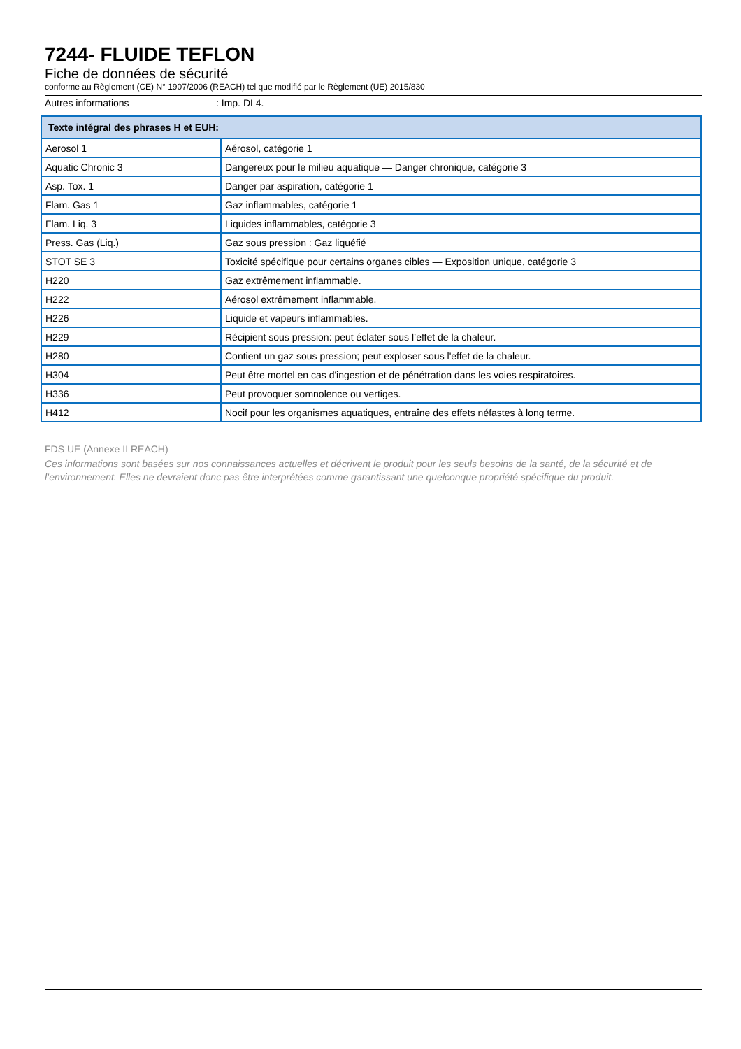7244- FLUIDE TEFLON
Fiche de données de sécurité
conforme au Règlement (CE) N° 1907/2006 (REACH) tel que modifié par le Règlement (UE) 2015/830
Autres informations : Imp. DL4.
| Texte intégral des phrases H et EUH: | |
| --- | --- |
| Aerosol 1 | Aérosol, catégorie 1 |
| Aquatic Chronic 3 | Dangereux pour le milieu aquatique — Danger chronique, catégorie 3 |
| Asp. Tox. 1 | Danger par aspiration, catégorie 1 |
| Flam. Gas 1 | Gaz inflammables, catégorie 1 |
| Flam. Liq. 3 | Liquides inflammables, catégorie 3 |
| Press. Gas (Liq.) | Gaz sous pression : Gaz liquéfié |
| STOT SE 3 | Toxicité spécifique pour certains organes cibles — Exposition unique, catégorie 3 |
| H220 | Gaz extrêmement inflammable. |
| H222 | Aérosol extrêmement inflammable. |
| H226 | Liquide et vapeurs inflammables. |
| H229 | Récipient sous pression: peut éclater sous l’effet de la chaleur. |
| H280 | Contient un gaz sous pression; peut exploser sous l'effet de la chaleur. |
| H304 | Peut être mortel en cas d'ingestion et de pénétration dans les voies respiratoires. |
| H336 | Peut provoquer somnolence ou vertiges. |
| H412 | Nocif pour les organismes aquatiques, entraîne des effets néfastes à long terme. |
FDS UE (Annexe II REACH)
Ces informations sont basées sur nos connaissances actuelles et décrivent le produit pour les seuls besoins de la santé, de la sécurité et de l’environnement. Elles ne devraient donc pas être interprétées comme garantissant une quelconque propriété spécifique du produit.